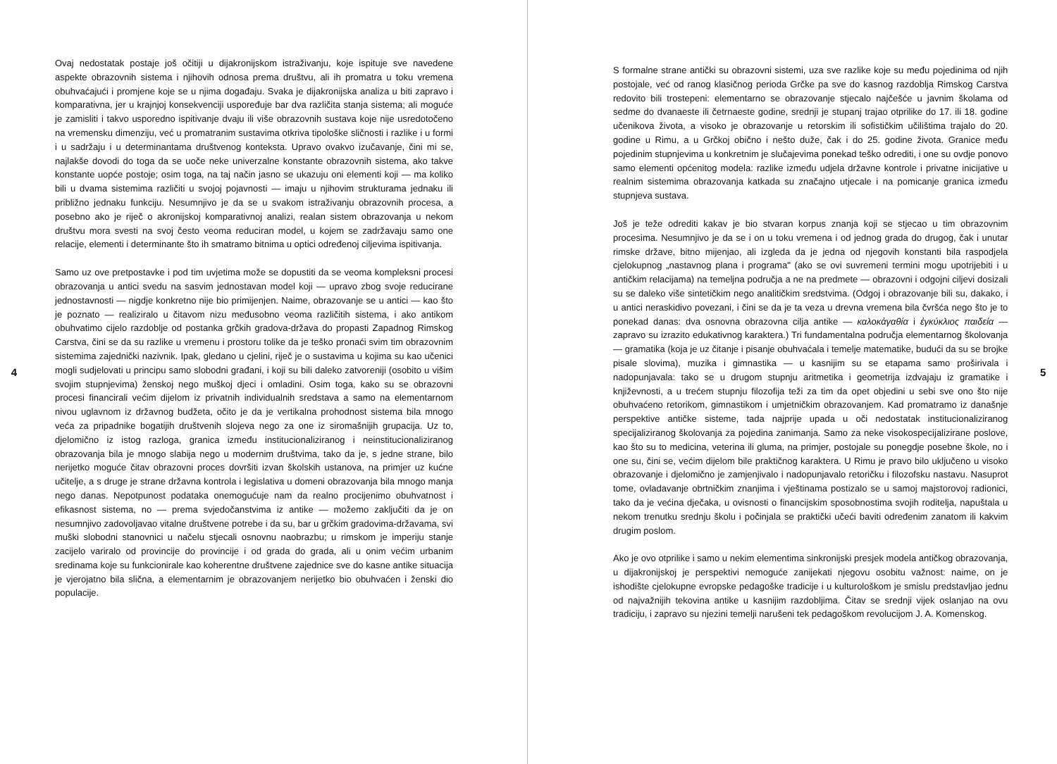4
Ovaj nedostatak postaje još očitiji u dijakronijskom istraživanju, koje ispituje sve navedene aspekte obrazovnih sistema i njihovih odnosa prema društvu, ali ih promatra u toku vremena obuhvaćajući i promjene koje se u njima događaju. Svaka je dijakronijska analiza u biti zapravo i komparativna, jer u krajnjoj konsekvenciji uspoređuje bar dva različita stanja sistema; ali moguće je zamisliti i takvo usporedno ispitivanje dvaju ili više obrazovnih sustava koje nije usredotočeno na vremensku dimenziju, već u promatranim sustavima otkriva tipološke sličnosti i razlike i u formi i u sadržaju i u determinantama društvenog konteksta. Upravo ovakvo izučavanje, čini mi se, najlakše dovodi do toga da se uoče neke univerzalne konstante obrazovnih sistema, ako takve konstante uopće postoje; osim toga, na taj način jasno se ukazuju oni elementi koji — ma koliko bili u dvama sistemima različiti u svojoj pojavnosti — imaju u njihovim strukturama jednaku ili približno jednaku funkciju. Nesumnjivo je da se u svakom istraživanju obrazovnih procesa, a posebno ako je riječ o akronijskoj komparativnoj analizi, realan sistem obrazovanja u nekom društvu mora svesti na svoj često veoma reduciran model, u kojem se zadržavaju samo one relacije, elementi i determinante što ih smatramo bitnima u optici određenoj ciljevima ispitivanja.
Samo uz ove pretpostavke i pod tim uvjetima može se dopustiti da se veoma kompleksni procesi obrazovanja u antici svedu na sasvim jednostavan model koji — upravo zbog svoje reducirane jednostavnosti — nigdje konkretno nije bio primijenjen. Naime, obrazovanje se u antici — kao što je poznato — realiziralo u čitavom nizu međusobno veoma različitih sistema, i ako antikom obuhvatimo cijelo razdoblje od postanka grčkih gradova-država do propasti Zapadnog Rimskog Carstva, čini se da su razlike u vremenu i prostoru tolike da je teško pronaći svim tim obrazovnim sistemima zajednički nazivnik. Ipak, gledano u cjelini, riječ je o sustavima u kojima su kao učenici mogli sudjelovati u principu samo slobodni građani, i koji su bili daleko zatvoreniji (osobito u višim svojim stupnjevima) ženskoj nego muškoj djeci i omladini. Osim toga, kako su se obrazovni procesi financirali većim dijelom iz privatnih individualnih sredstava a samo na elementarnom nivou uglavnom iz državnog budžeta, očito je da je vertikalna prohodnost sistema bila mnogo veća za pripadnike bogatijih društvenih slojeva nego za one iz siromašnijih grupacija. Uz to, djelomično iz istog razloga, granica između institucionaliziranog i neinstitucionaliziranog obrazovanja bila je mnogo slabija nego u modernim društvima, tako da je, s jedne strane, bilo nerijetko moguće čitav obrazovni proces dovršiti izvan školskih ustanova, na primjer uz kućne učitelje, a s druge je strane državna kontrola i legislativa u domeni obrazovanja bila mnogo manja nego danas. Nepotpunost podataka onemogućuje nam da realno procijenimo obuhvatnost i efikasnost sistema, no — prema svjedočanstvima iz antike — možemo zaključiti da je on nesumnjivo zadovoljavao vitalne društvene potrebe i da su, bar u grčkim gradovima-državama, svi muški slobodni stanovnici u načelu stjecali osnovnu naobrazbu; u rimskom je imperiju stanje zacijelo variralo od provincije do provincije i od grada do grada, ali u onim većim urbanim sredinama koje su funkcionirale kao koherentne društvene zajednice sve do kasne antike situacija je vjerojatno bila slična, a elementarnim je obrazovanjem nerijetko bio obuhvaćen i ženski dio populacije.
S formalne strane antički su obrazovni sistemi, uza sve razlike koje su među pojedinima od njih postojale, već od ranog klasičnog perioda Grčke pa sve do kasnog razdoblja Rimskog Carstva redovito bili trostepeni: elementarno se obrazovanje stjecalo najčešće u javnim školama od sedme do dvanaeste ili četrnaeste godine, srednji je stupanj trajao otprilike do 17. ili 18. godine učenikova života, a visoko je obrazovanje u retorskim ili sofističkim učilištima trajalo do 20. godine u Rimu, a u Grčkoj obično i nešto duže, čak i do 25. godine života. Granice među pojedinim stupnjevima u konkretnim je slučajevima ponekad teško odrediti, i one su ovdje ponovo samo elementi općenitog modela: razlike između udjela državne kontrole i privatne inicijative u realnim sistemima obrazovanja katkada su značajno utjecale i na pomicanje granica između stupnjeva sustava.
Još je teže odrediti kakav je bio stvaran korpus znanja koji se stjecao u tim obrazovnim procesima. Nesumnjivo je da se i on u toku vremena i od jednog grada do drugog, čak i unutar rimske države, bitno mijenjao, ali izgleda da je jedna od njegovih konstanti bila raspodjela cjelokupnog „nastavnog plana i programa" (ako se ovi suvremeni termini mogu upotrijebiti i u antičkim relacijama) na temeljna područja a ne na predmete — obrazovni i odgojni ciljevi dosizali su se daleko više sintetičkim nego analitičkim sredstvima. (Odgoj i obrazovanje bili su, dakako, i u antici neraskidivo povezani, i čini se da je ta veza u drevna vremena bila čvršća nego što je to ponekad danas: dva osnovna obrazovna cilja antike — καλοκἀγαθία i ἐγκύκλιος παιδεία — zapravo su izrazito edukativnog karaktera.) Tri fundamentalna područja elementarnog školovanja — gramatika (koja je uz čitanje i pisanje obuhvaćala i temelje matematike, budući da su se brojke pisale slovima), muzika i gimnastika — u kasnijim su se etapama samo proširivala i nadopunjavala: tako se u drugom stupnju aritmetika i geometrija izdvajaju iz gramatike i književnosti, a u trećem stupnju filozofija teži za tim da opet objedini u sebi sve ono što nije obuhvaćeno retorikom, gimnastikom i umjetničkim obrazovanjem. Kad promatramo iz današnje perspektive antičke sisteme, tada najprije upada u oči nedostatak institucionaliziranog specijaliziranog školovanja za pojedina zanimanja. Samo za neke visokospecijalizirane poslove, kao što su to medicina, veterina ili gluma, na primjer, postojale su ponegdje posebne škole, no i one su, čini se, većim dijelom bile praktičnog karaktera. U Rimu je pravo bilo uključeno u visoko obrazovanje i djelomično je zamjenjivalo i nadopunjavalo retoričku i filozofsku nastavu. Nasuprot tome, ovladavanje obrtničkim znanjima i vještinama postizalo se u samoj majstorovoj radionici, tako da je većina dječaka, u ovisnosti o financijskim sposobnostima svojih roditelja, napuštala u nekom trenutku srednju školu i počinjala se praktički učeći baviti određenim zanatom ili kakvim drugim poslom.
Ako je ovo otprilike i samo u nekim elementima sinkronijski presjek modela antičkog obrazovanja, u dijakronijskoj je perspektivi nemoguće zanijekati njegovu osobitu važnost: naime, on je ishodište cjelokupne evropske pedagoške tradicije i u kulturološkom je smislu predstavljao jednu od najvažnijih tekovina antike u kasnijim razdobljima. Čitav se srednji vijek oslanjao na ovu tradiciju, i zapravo su njezini temelji narušeni tek pedagoškom revolucijom J. A. Komenskog.
5